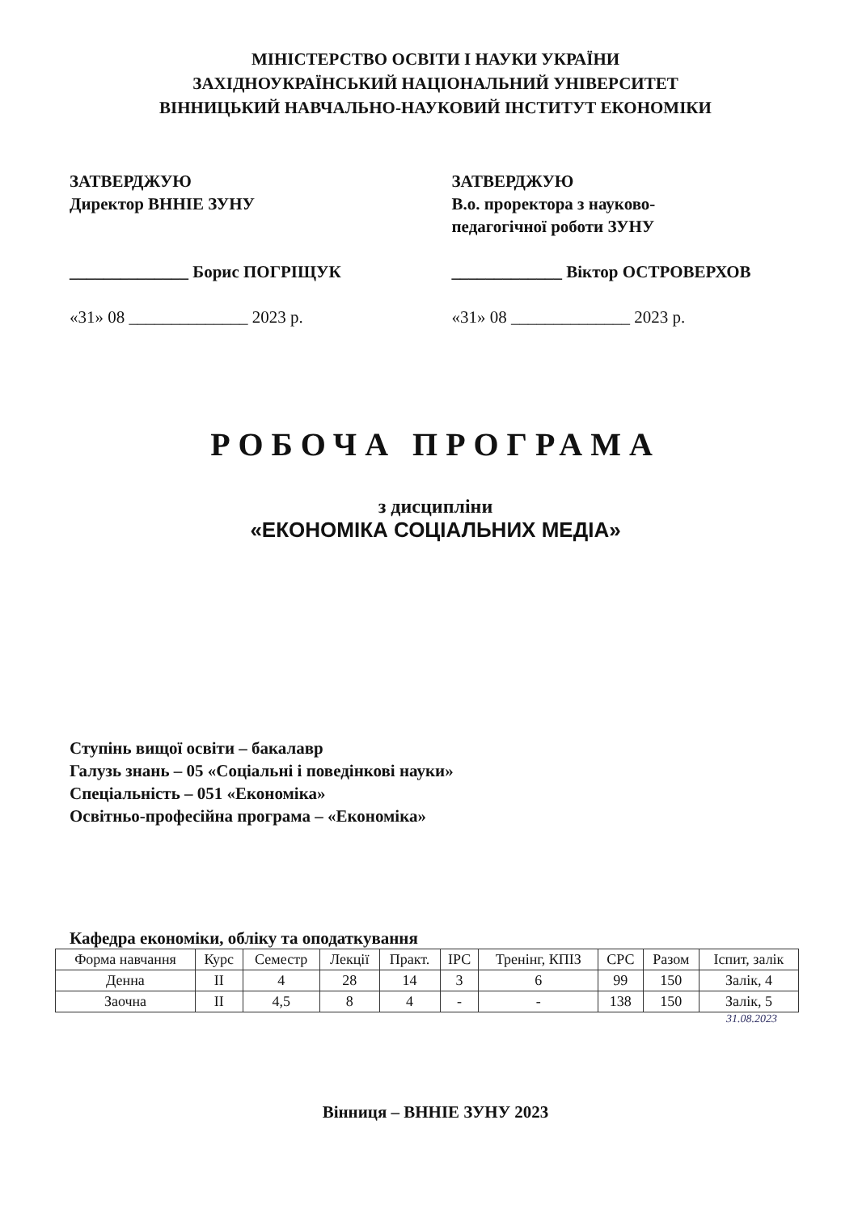МІНІСТЕРСТВО ОСВІТИ І НАУКИ УКРАЇНИ
ЗАХІДНОУКРАЇНСЬКИЙ НАЦІОНАЛЬНИЙ УНІВЕРСИТЕТ
ВІННИЦЬКИЙ НАВЧАЛЬНО-НАУКОВИЙ ІНСТИТУТ ЕКОНОМІКИ
ЗАТВЕРДЖУЮ
Директор ВННІЕ ЗУНУ
______________ Борис ПОГРІЩУК
«31» 08 ______________ 2023 р.
ЗАТВЕРДЖУЮ
В.о. проректора з науково-
педагогічної роботи ЗУНУ
_____________ Віктор ОСТРОВЕРХОВ
«31» 08 ______________ 2023 р.
РОБОЧА ПРОГРАМА
з дисципліни
«ЕКОНОМІКА СОЦІАЛЬНИХ МЕДІА»
Ступінь вищої освіти – бакалавр
Галузь знань – 05 «Соціальні і поведінкові науки»
Спеціальність – 051 «Економіка»
Освітньо-професійна програма – «Економіка»
Кафедра економіки, обліку та оподаткування
| Форма навчання | Курс | Семестр | Лекції | Практ. | ІРС | Тренінг, КПІЗ | СРС | Разом | Іспит, залік |
| --- | --- | --- | --- | --- | --- | --- | --- | --- | --- |
| Денна | ІІ | 4 | 28 | 14 | 3 | 6 | 99 | 150 | Залік, 4 |
| Заочна | ІІ | 4,5 | 8 | 4 | - | - | 138 | 150 | Залік, 5 |
31.08.2023
Вінниця – ВННІЕ ЗУНУ 2023